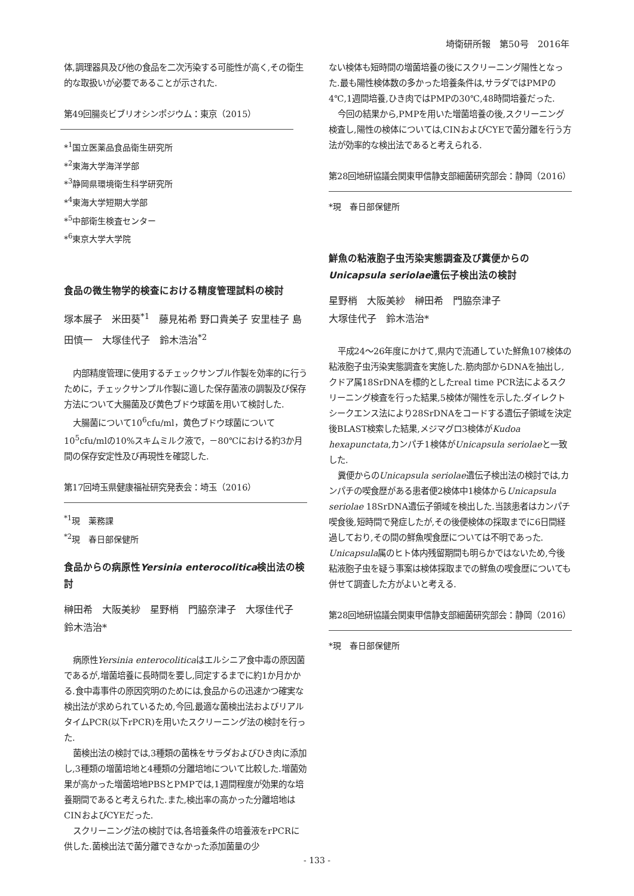埼衛研所報　第50号　2016年
体,調理器具及び他の食品を二次汚染する可能性が高く,その衛生的な取扱いが必要であることが示された.
第49回腸炎ビブリオシンポジウム：東京（2015）
*<sup>1</sup>国立医薬品食品衛生研究所
*<sup>2</sup>東海大学海洋学部
*<sup>3</sup>静岡県環境衛生科学研究所
*<sup>4</sup>東海大学短期大学部
*<sup>5</sup>中部衛生検査センター
*<sup>6</sup>東京大学大学院
食品の微生物学的検査における精度管理試料の検討
塚本展子　米田葵<sup>*1</sup>　藤見祐希 野口貴美子 安里桂子 島田慎一　大塚佳代子　鈴木浩治<sup>*2</sup>
内部精度管理に使用するチェックサンプル作製を効率的に行うために，チェックサンプル作製に適した保存菌液の調製及び保存方法について大腸菌及び黄色ブドウ球菌を用いて検討した.
大腸菌について10<sup>6</sup>cfu/ml，黄色ブドウ球菌について10<sup>5</sup>cfu/mlの10%スキムミルク液で，－80℃における約3か月間の保存安定性及び再現性を確認した.
第17回埼玉県健康福祉研究発表会：埼玉（2016）
<sup>*1</sup>現　薬務課
<sup>*2</sup>現　春日部保健所
食品からの病原性Yersinia enterocolitica検出法の検討
榊田希　大阪美紗　星野梢　門脇奈津子　大塚佳代子　鈴木浩治*
病原性Yersinia enterocoliticaはエルシニア食中毒の原因菌であるが,増菌培養に長時間を要し,同定するまでに約1か月かかる.食中毒事件の原因究明のためには,食品からの迅速かつ確実な検出法が求められているため,今回,最適な菌検出法およびリアルタイムPCR(以下rPCR)を用いたスクリーニング法の検討を行った.
菌検出法の検討では,3種類の菌株をサラダおよびひき肉に添加し,3種類の増菌培地と4種類の分離培地について比較した.増菌効果が高かった増菌培地PBSとPMPでは,1週間程度が効果的な培養期間であると考えられた.また,検出率の高かった分離培地はCINおよびCYEだった.
スクリーニング法の検討では,各培養条件の培養液をrPCRに供した.菌検出法で菌分離できなかった添加菌量の少
ない検体も短時間の増菌培養の後にスクリーニング陽性となった.最も陽性検体数の多かった培養条件は,サラダではPMPの4℃,1週間培養,ひき肉ではPMPの30℃,48時間培養だった.
今回の結果から,PMPを用いた増菌培養の後,スクリーニング検査し,陽性の検体については,CINおよびCYEで菌分離を行う方法が効率的な検出法であると考えられる.
第28回地研協議会関東甲信静支部細菌研究部会：静岡（2016）
*現　春日部保健所
鮮魚の粘液胞子虫汚染実態調査及び糞便からのUnicapsula seriolae遺伝子検出法の検討
星野梢　大阪美紗　榊田希　門脇奈津子
大塚佳代子　鈴木浩治*
平成24～26年度にかけて,県内で流通していた鮮魚107検体の粘液胞子虫汚染実態調査を実施した.筋肉部からDNAを抽出し,クドア属18SrDNAを標的としたreal time PCR法によるスクリーニング検査を行った結果,5検体が陽性を示した.ダイレクトシークエンス法により28SrDNAをコードする遺伝子領域を決定後BLAST検索した結果,メジマグロ3検体がKudoa hexapunctata,カンパチ1検体がUnicapsula seriolaeと一致した.
糞便からのUnicapsula seriolae遺伝子検出法の検討では,カンパチの喫食歴がある患者便2検体中1検体からUnicapsula seriolae 18SrDNA遺伝子領域を検出した.当該患者はカンパチ喫食後,短時間で発症したが,その後便検体の採取までに6日間経過しており,その間の鮮魚喫食歴については不明であった. Unicapsula属のヒト体内残留期間も明らかではないため,今後粘液胞子虫を疑う事案は検体採取までの鮮魚の喫食歴についても併せて調査した方がよいと考える.
第28回地研協議会関東甲信静支部細菌研究部会：静岡（2016）
*現　春日部保健所
- 133 -